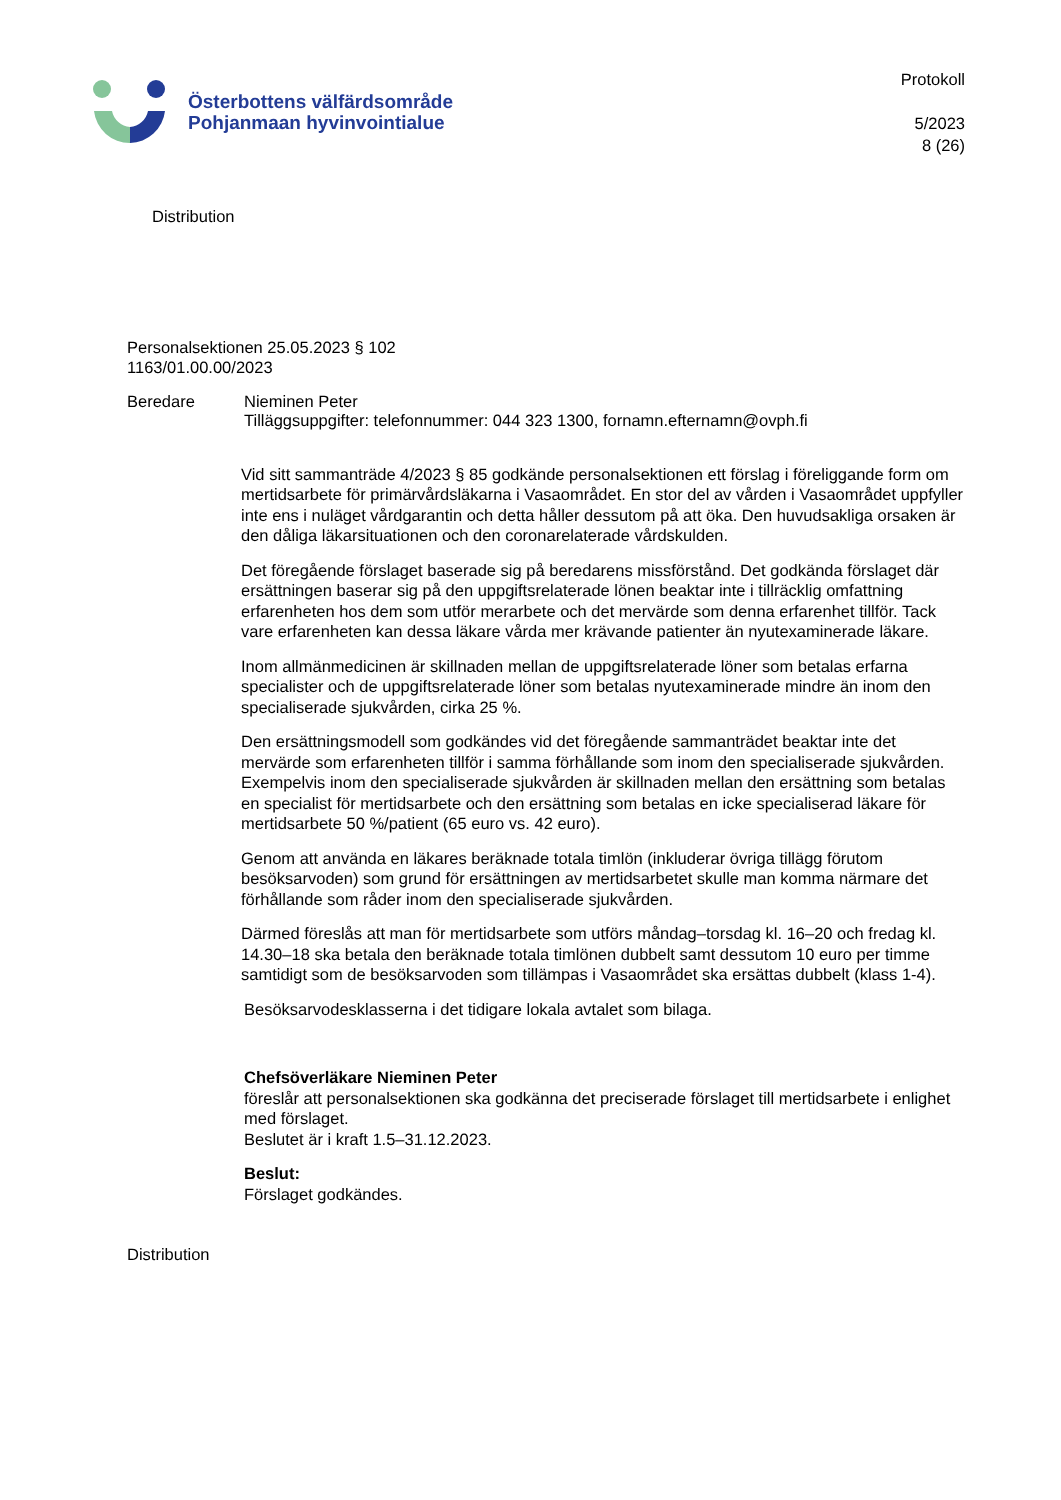Österbottens välfärdsområde
Pohjanmaan hyvinvointialue
Protokoll
5/2023
8 (26)
Distribution
Personalsektionen 25.05.2023 § 102
1163/01.00.00/2023
Beredare Nieminen Peter
Tilläggsuppgifter: telefonnummer: 044 323 1300, fornamn.efternamn@ovph.fi
Vid sitt sammanträde 4/2023 § 85 godkände personalsektionen ett förslag i föreliggande form om mertidsarbete för primärvårdsläkarna i Vasaområdet. En stor del av vården i Vasaområdet uppfyller inte ens i nuläget vårdgarantin och detta håller dessutom på att öka. Den huvudsakliga orsaken är den dåliga läkarsituationen och den coronarelaterade vårdskulden.
Det föregående förslaget baserade sig på beredarens missförstånd. Det godkända förslaget där ersättningen baserar sig på den uppgiftsrelaterade lönen beaktar inte i tillräcklig omfattning erfarenheten hos dem som utför merarbete och det mervärde som denna erfarenhet tillför. Tack vare erfarenheten kan dessa läkare vårda mer krävande patienter än nyutexaminerade läkare.
Inom allmänmedicinen är skillnaden mellan de uppgiftsrelaterade löner som betalas erfarna specialister och de uppgiftsrelaterade löner som betalas nyutexaminerade mindre än inom den specialiserade sjukvården, cirka 25 %.
Den ersättningsmodell som godkändes vid det föregående sammanträdet beaktar inte det mervärde som erfarenheten tillför i samma förhållande som inom den specialiserade sjukvården. Exempelvis inom den specialiserade sjukvården är skillnaden mellan den ersättning som betalas en specialist för mertidsarbete och den ersättning som betalas en icke specialiserad läkare för mertidsarbete 50 %/patient (65 euro vs. 42 euro).
Genom att använda en läkares beräknade totala timlön (inkluderar övriga tillägg förutom besöksarvoden) som grund för ersättningen av mertidsarbetet skulle man komma närmare det förhållande som råder inom den specialiserade sjukvården.
Därmed föreslås att man för mertidsarbete som utförs måndag–torsdag kl. 16–20 och fredag kl. 14.30–18 ska betala den beräknade totala timlönen dubbelt samt dessutom 10 euro per timme samtidigt som de besöksarvoden som tillämpas i Vasaområdet ska ersättas dubbelt (klass 1-4).
Besöksarvodesklasserna i det tidigare lokala avtalet som bilaga.
Chefsöverläkare Nieminen Peter
föreslår att personalsektionen ska godkänna det preciserade förslaget till mertidsarbete i enlighet med förslaget.
Beslutet är i kraft 1.5–31.12.2023.
Beslut:
Förslaget godkändes.
Distribution